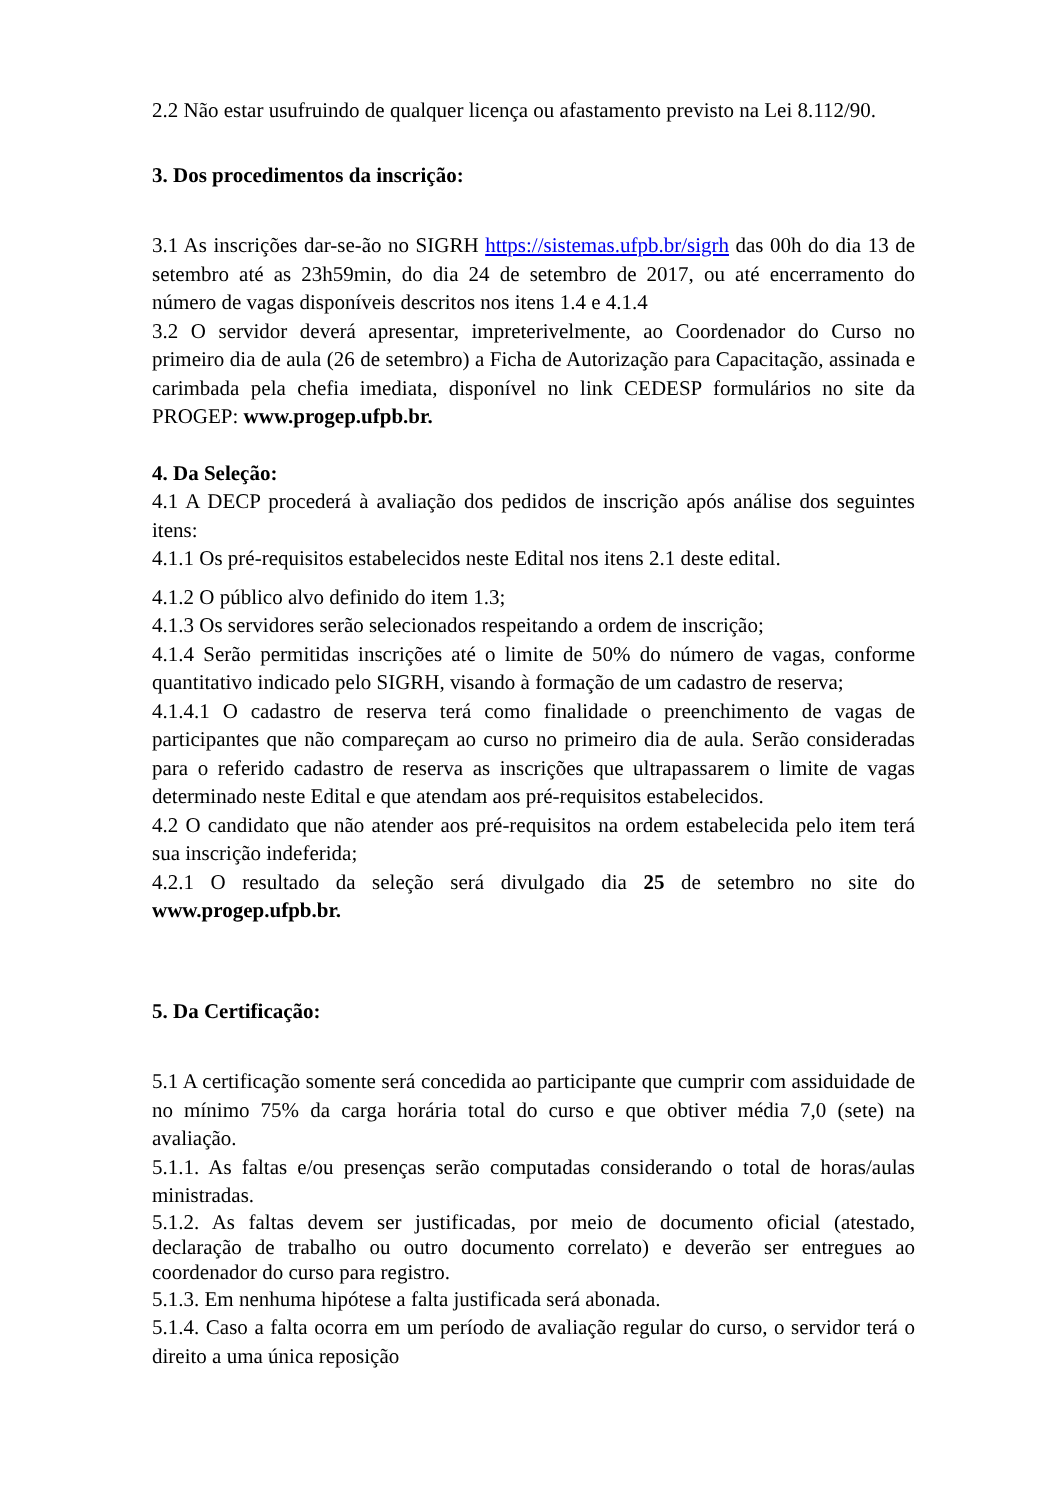2.2 Não estar usufruindo de qualquer licença ou afastamento previsto na Lei 8.112/90.
3. Dos procedimentos da inscrição:
3.1 As inscrições dar-se-ão no SIGRH https://sistemas.ufpb.br/sigrh das 00h do dia 13 de setembro até as 23h59min, do dia 24 de setembro de 2017, ou até encerramento do número de vagas disponíveis descritos nos itens 1.4 e 4.1.4
3.2 O servidor deverá apresentar, impreterivelmente, ao Coordenador do Curso no primeiro dia de aula (26 de setembro) a Ficha de Autorização para Capacitação, assinada e carimbada pela chefia imediata, disponível no link CEDESP formulários no site da PROGEP: www.progep.ufpb.br.
4. Da Seleção:
4.1 A DECP procederá à avaliação dos pedidos de inscrição após análise dos seguintes itens:
4.1.1 Os pré-requisitos estabelecidos neste Edital nos itens 2.1 deste edital.
4.1.2 O público alvo definido do item 1.3;
4.1.3 Os servidores serão selecionados respeitando a ordem de inscrição;
4.1.4 Serão permitidas inscrições até o limite de 50% do número de vagas, conforme quantitativo indicado pelo SIGRH, visando à formação de um cadastro de reserva;
4.1.4.1 O cadastro de reserva terá como finalidade o preenchimento de vagas de participantes que não compareçam ao curso no primeiro dia de aula. Serão consideradas para o referido cadastro de reserva as inscrições que ultrapassarem o limite de vagas determinado neste Edital e que atendam aos pré-requisitos estabelecidos.
4.2 O candidato que não atender aos pré-requisitos na ordem estabelecida pelo item terá sua inscrição indeferida;
4.2.1 O resultado da seleção será divulgado dia 25 de setembro no site do www.progep.ufpb.br.
5. Da Certificação:
5.1 A certificação somente será concedida ao participante que cumprir com assiduidade de no mínimo 75% da carga horária total do curso e que obtiver média 7,0 (sete) na avaliação.
5.1.1. As faltas e/ou presenças serão computadas considerando o total de horas/aulas ministradas.
5.1.2. As faltas devem ser justificadas, por meio de documento oficial (atestado, declaração de trabalho ou outro documento correlato) e deverão ser entregues ao coordenador do curso para registro.
5.1.3. Em nenhuma hipótese a falta justificada será abonada.
5.1.4. Caso a falta ocorra em um período de avaliação regular do curso, o servidor terá o direito a uma única reposição